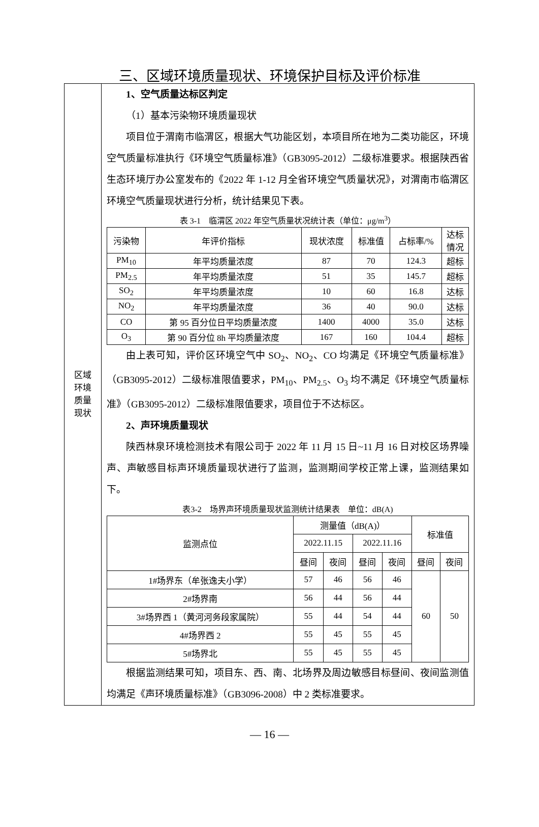三、区域环境质量现状、环境保护目标及评价标准
| 区域 环境 质量 现状 | 1、空气质量达标区判定 （1）基本污染物环境质量现状 项目位于渭南市临渭区，根据大气功能区划，本项目所在地为二类功能区，环境空气质量标准执行《环境空气质量标准》（GB3095-2012）二级标准要求。根据陕西省生态环境厅办公室发布的《2022 年 1-12 月全省环境空气质量状况》，对渭南市临渭区环境空气质量现状进行分析，统计结果见下表。 表 3-1 临渭区 2022 年空气质量状况统计表（单位：μg/m<sup>3</sup>） / 污染物 / 年评价指标 / 现状浓度 / 标准值 / 占标率/% / 达标 情况 / / --- / --- / --- / --- / --- / --- / / PM<sub>10</sub> / 年平均质量浓度 / 87 / 70 / 124.3 / 超标 / / PM<sub>2.5</sub> / 年平均质量浓度 / 51 / 35 / 145.7 / 超标 / / SO<sub>2</sub> / 年平均质量浓度 / 10 / 60 / 16.8 / 达标 / / NO<sub>2</sub> / 年平均质量浓度 / 36 / 40 / 90.0 / 达标 / / CO / 第 95 百分位日平均质量浓度 / 1400 / 4000 / 35.0 / 达标 / / O<sub>3</sub> / 第 90 百分位 8h 平均质量浓度 / 167 / 160 / 104.4 / 超标 / 由上表可知，评价区环境空气中 SO<sub>2</sub>、NO<sub>2</sub>、CO 均满足《环境空气质量标准》（GB3095-2012）二级标准限值要求，PM<sub>10</sub>、PM<sub>2.5</sub>、O<sub>3</sub> 均不满足《环境空气质量标准》（GB3095-2012）二级标准限值要求，项目位于不达标区。 2、声环境质量现状 陕西林泉环境检测技术有限公司于 2022 年 11 月 15 日~11 月 16 日对校区场界噪声、声敏感目标声环境质量现状进行了监测，监测期间学校正常上课，监测结果如下。 表3-2 场界声环境质量现状监测统计结果表 单位：dB(A) / 监测点位 / 测量值（dB(A)） / / / / 标准值 / / / --- / --- / --- / --- / --- / --- / --- / / / 2022.11.15 / / 2022.11.16 / / / / / / 昼间 / 夜间 / 昼间 / 夜间 / 昼间 / 夜间 / / 1#场界东（牟张逸夫小学） / 57 / 46 / 56 / 46 / 60 / 50 / / 2#场界南 / 56 / 44 / 56 / 44 / / / / 3#场界西 1（黄河河务段家属院） / 55 / 44 / 54 / 44 / / / / 4#场界西 2 / 55 / 45 / 55 / 45 / / / / 5#场界北 / 55 / 45 / 55 / 45 / / / 根据监测结果可知，项目东、西、南、北场界及周边敏感目标昼间、夜间监测值均满足《声环境质量标准》（GB3096-2008）中 2 类标准要求。 |
— 16 —